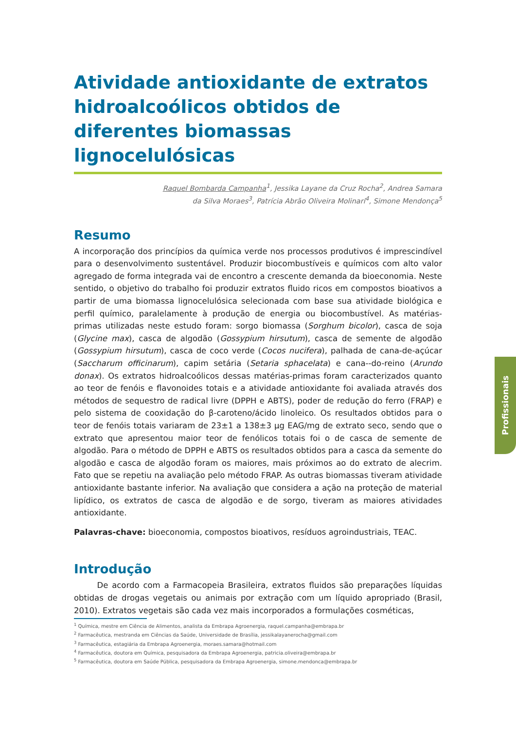Atividade antioxidante de extratos hidroalcoólicos obtidos de diferentes biomassas lignocelulósicas
Raquel Bombarda Campanha<sup>1</sup>, Jessika Layane da Cruz Rocha<sup>2</sup>, Andrea Samara
da Silva Moraes<sup>3</sup>, Patrícia Abrão Oliveira Molinari<sup>4</sup>, Simone Mendonça<sup>5</sup>
Resumo
A incorporação dos princípios da química verde nos processos produtivos é imprescindível para o desenvolvimento sustentável. Produzir biocombustíveis e químicos com alto valor agregado de forma integrada vai de encontro a crescente demanda da bioeconomia. Neste sentido, o objetivo do trabalho foi produzir extratos fluido ricos em compostos bioativos a partir de uma biomassa lignocelulósica selecionada com base sua atividade biológica e perfil químico, paralelamente à produção de energia ou biocombustível. As matérias-primas utilizadas neste estudo foram: sorgo biomassa (Sorghum bicolor), casca de soja (Glycine max), casca de algodão (Gossypium hirsutum), casca de semente de algodão (Gossypium hirsutum), casca de coco verde (Cocos nucifera), palhada de cana-de-açúcar (Saccharum officinarum), capim setária (Setaria sphacelata) e cana--do-reino (Arundo donax). Os extratos hidroalcoólicos dessas matérias-primas foram caracterizados quanto ao teor de fenóis e flavonoides totais e a atividade antioxidante foi avaliada através dos métodos de sequestro de radical livre (DPPH e ABTS), poder de redução do ferro (FRAP) e pelo sistema de cooxidação do β-caroteno/ácido linoleico. Os resultados obtidos para o teor de fenóis totais variaram de 23±1 a 138±3 μg EAG/mg de extrato seco, sendo que o extrato que apresentou maior teor de fenólicos totais foi o de casca de semente de algodão. Para o método de DPPH e ABTS os resultados obtidos para a casca da semente do algodão e casca de algodão foram os maiores, mais próximos ao do extrato de alecrim. Fato que se repetiu na avaliação pelo método FRAP. As outras biomassas tiveram atividade antioxidante bastante inferior. Na avaliação que considera a ação na proteção de material lipídico, os extratos de casca de algodão e de sorgo, tiveram as maiores atividades antioxidante.
Palavras-chave: bioeconomia, compostos bioativos, resíduos agroindustriais, TEAC.
Introdução
De acordo com a Farmacopeia Brasileira, extratos fluidos são preparações líquidas obtidas de drogas vegetais ou animais por extração com um líquido apropriado (Brasil, 2010). Extratos vegetais são cada vez mais incorporados a formulações cosméticas,
<sup>1</sup> Química, mestre em Ciência de Alimentos, analista da Embrapa Agroenergia, raquel.campanha@embrapa.br
<sup>2</sup> Farmacêutica, mestranda em Ciências da Saúde, Universidade de Brasília, jessikalayanerocha@gmail.com
<sup>3</sup> Farmacêutica, estagiária da Embrapa Agroenergia, moraes.samara@hotmail.com
<sup>4</sup> Farmacêutica, doutora em Química, pesquisadora da Embrapa Agroenergia, patricia.oliveira@embrapa.br
<sup>5</sup> Farmacêutica, doutora em Saúde Pública, pesquisadora da Embrapa Agroenergia, simone.mendonca@embrapa.br
Profissionais